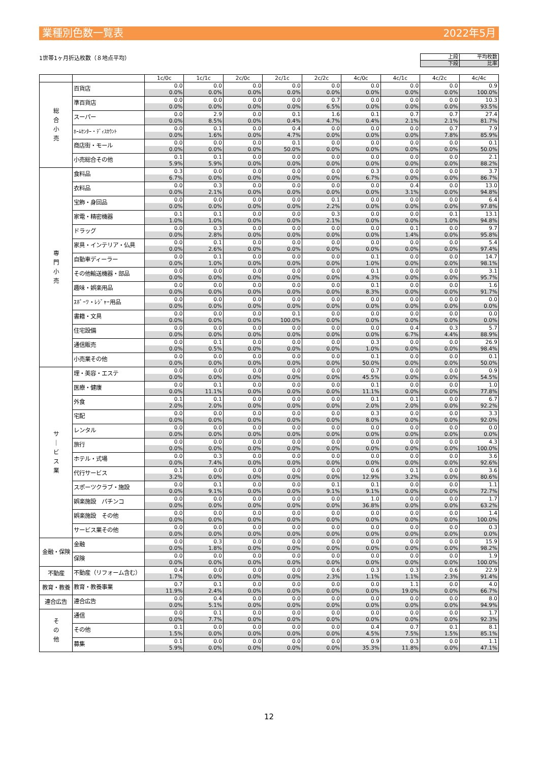業種別色数一覧表 2022年5月
1世帯1ヶ月折込枚数（８地点平均）
| 上段 | 平均枚数 |
| 下段 | 比率 |
| | | 1c/0c | 1c/1c | 2c/0c | 2c/1c | 2c/2c | 4c/0c | 4c/1c | 4c/2c | 4c/4c |
| --- | --- | --- | --- | --- | --- | --- | --- | --- | --- | --- |
| 総 合 小 売 | 百貨店 | 0.0 | 0.0 | 0.0 | 0.0 | 0.0 | 0.0 | 0.0 | 0.0 | 0.9 |
| | | 0.0% | 0.0% | 0.0% | 0.0% | 0.0% | 0.0% | 0.0% | 0.0% | 100.0% |
| | 準百貨店 | 0.0 | 0.0 | 0.0 | 0.0 | 0.7 | 0.0 | 0.0 | 0.0 | 10.3 |
| | | 0.0% | 0.0% | 0.0% | 0.0% | 6.5% | 0.0% | 0.0% | 0.0% | 93.5% |
| | スーパー | 0.0 | 2.9 | 0.0 | 0.1 | 1.6 | 0.1 | 0.7 | 0.7 | 27.4 |
| | | 0.0% | 8.5% | 0.0% | 0.4% | 4.7% | 0.4% | 2.1% | 2.1% | 81.7% |
| | ﾎｰﾑｾﾝﾀｰ・ﾃﾞｨｽｶｳﾝﾄ | 0.0 | 0.1 | 0.0 | 0.4 | 0.0 | 0.0 | 0.0 | 0.7 | 7.9 |
| | | 0.0% | 1.6% | 0.0% | 4.7% | 0.0% | 0.0% | 0.0% | 7.8% | 85.9% |
| | 商店街・モール | 0.0 | 0.0 | 0.0 | 0.1 | 0.0 | 0.0 | 0.0 | 0.0 | 0.1 |
| | | 0.0% | 0.0% | 0.0% | 50.0% | 0.0% | 0.0% | 0.0% | 0.0% | 50.0% |
| | 小売総合その他 | 0.1 | 0.1 | 0.0 | 0.0 | 0.0 | 0.0 | 0.0 | 0.0 | 2.1 |
| | | 5.9% | 5.9% | 0.0% | 0.0% | 0.0% | 0.0% | 0.0% | 0.0% | 88.2% |
| 専 門 小 売 | 食料品 | 0.3 | 0.0 | 0.0 | 0.0 | 0.0 | 0.3 | 0.0 | 0.0 | 3.7 |
| | | 6.7% | 0.0% | 0.0% | 0.0% | 0.0% | 6.7% | 0.0% | 0.0% | 86.7% |
| | 衣料品 | 0.0 | 0.3 | 0.0 | 0.0 | 0.0 | 0.0 | 0.4 | 0.0 | 13.0 |
| | | 0.0% | 2.1% | 0.0% | 0.0% | 0.0% | 0.0% | 3.1% | 0.0% | 94.8% |
| | 宝飾・身回品 | 0.0 | 0.0 | 0.0 | 0.0 | 0.1 | 0.0 | 0.0 | 0.0 | 6.4 |
| | | 0.0% | 0.0% | 0.0% | 0.0% | 2.2% | 0.0% | 0.0% | 0.0% | 97.8% |
| | 家電・精密機器 | 0.1 | 0.1 | 0.0 | 0.0 | 0.3 | 0.0 | 0.0 | 0.1 | 13.1 |
| | | 1.0% | 1.0% | 0.0% | 0.0% | 2.1% | 0.0% | 0.0% | 1.0% | 94.8% |
| | ドラッグ | 0.0 | 0.3 | 0.0 | 0.0 | 0.0 | 0.0 | 0.1 | 0.0 | 9.7 |
| | | 0.0% | 2.8% | 0.0% | 0.0% | 0.0% | 0.0% | 1.4% | 0.0% | 95.8% |
| | 家具・インテリア・仏具 | 0.0 | 0.1 | 0.0 | 0.0 | 0.0 | 0.0 | 0.0 | 0.0 | 5.4 |
| | | 0.0% | 2.6% | 0.0% | 0.0% | 0.0% | 0.0% | 0.0% | 0.0% | 97.4% |
| | 自動車ディーラー | 0.0 | 0.1 | 0.0 | 0.0 | 0.0 | 0.1 | 0.0 | 0.0 | 14.7 |
| | | 0.0% | 1.0% | 0.0% | 0.0% | 0.0% | 1.0% | 0.0% | 0.0% | 98.1% |
| | その他輸送機器・部品 | 0.0 | 0.0 | 0.0 | 0.0 | 0.0 | 0.1 | 0.0 | 0.0 | 3.1 |
| | | 0.0% | 0.0% | 0.0% | 0.0% | 0.0% | 4.3% | 0.0% | 0.0% | 95.7% |
| | 趣味・娯楽用品 | 0.0 | 0.0 | 0.0 | 0.0 | 0.0 | 0.1 | 0.0 | 0.0 | 1.6 |
| | | 0.0% | 0.0% | 0.0% | 0.0% | 0.0% | 8.3% | 0.0% | 0.0% | 91.7% |
| | ｽﾎﾟｰﾂ・ﾚｼﾞｬｰ用品 | 0.0 | 0.0 | 0.0 | 0.0 | 0.0 | 0.0 | 0.0 | 0.0 | 0.0 |
| | | 0.0% | 0.0% | 0.0% | 0.0% | 0.0% | 0.0% | 0.0% | 0.0% | 0.0% |
| | 書籍・文具 | 0.0 | 0.0 | 0.0 | 0.1 | 0.0 | 0.0 | 0.0 | 0.0 | 0.0 |
| | | 0.0% | 0.0% | 0.0% | 100.0% | 0.0% | 0.0% | 0.0% | 0.0% | 0.0% |
| | 住宅設備 | 0.0 | 0.0 | 0.0 | 0.0 | 0.0 | 0.0 | 0.4 | 0.3 | 5.7 |
| | | 0.0% | 0.0% | 0.0% | 0.0% | 0.0% | 0.0% | 6.7% | 4.4% | 88.9% |
| | 通信販売 | 0.0 | 0.1 | 0.0 | 0.0 | 0.0 | 0.3 | 0.0 | 0.0 | 26.9 |
| | | 0.0% | 0.5% | 0.0% | 0.0% | 0.0% | 1.0% | 0.0% | 0.0% | 98.4% |
| | 小売業その他 | 0.0 | 0.0 | 0.0 | 0.0 | 0.0 | 0.1 | 0.0 | 0.0 | 0.1 |
| | | 0.0% | 0.0% | 0.0% | 0.0% | 0.0% | 50.0% | 0.0% | 0.0% | 50.0% |
| サ ｜ ビ ス 業 | 理・美容・エステ | 0.0 | 0.0 | 0.0 | 0.0 | 0.0 | 0.7 | 0.0 | 0.0 | 0.9 |
| | | 0.0% | 0.0% | 0.0% | 0.0% | 0.0% | 45.5% | 0.0% | 0.0% | 54.5% |
| | 医療・健康 | 0.0 | 0.1 | 0.0 | 0.0 | 0.0 | 0.1 | 0.0 | 0.0 | 1.0 |
| | | 0.0% | 11.1% | 0.0% | 0.0% | 0.0% | 11.1% | 0.0% | 0.0% | 77.8% |
| | 外食 | 0.1 | 0.1 | 0.0 | 0.0 | 0.0 | 0.1 | 0.1 | 0.0 | 6.7 |
| | | 2.0% | 2.0% | 0.0% | 0.0% | 0.0% | 2.0% | 2.0% | 0.0% | 92.2% |
| | 宅配 | 0.0 | 0.0 | 0.0 | 0.0 | 0.0 | 0.3 | 0.0 | 0.0 | 3.3 |
| | | 0.0% | 0.0% | 0.0% | 0.0% | 0.0% | 8.0% | 0.0% | 0.0% | 92.0% |
| | レンタル | 0.0 | 0.0 | 0.0 | 0.0 | 0.0 | 0.0 | 0.0 | 0.0 | 0.0 |
| | | 0.0% | 0.0% | 0.0% | 0.0% | 0.0% | 0.0% | 0.0% | 0.0% | 0.0% |
| | 旅行 | 0.0 | 0.0 | 0.0 | 0.0 | 0.0 | 0.0 | 0.0 | 0.0 | 4.3 |
| | | 0.0% | 0.0% | 0.0% | 0.0% | 0.0% | 0.0% | 0.0% | 0.0% | 100.0% |
| | ホテル・式場 | 0.0 | 0.3 | 0.0 | 0.0 | 0.0 | 0.0 | 0.0 | 0.0 | 3.6 |
| | | 0.0% | 7.4% | 0.0% | 0.0% | 0.0% | 0.0% | 0.0% | 0.0% | 92.6% |
| | 代行サービス | 0.1 | 0.0 | 0.0 | 0.0 | 0.0 | 0.6 | 0.1 | 0.0 | 3.6 |
| | | 3.2% | 0.0% | 0.0% | 0.0% | 0.0% | 12.9% | 3.2% | 0.0% | 80.6% |
| | スポーツクラブ・施設 | 0.0 | 0.1 | 0.0 | 0.0 | 0.1 | 0.1 | 0.0 | 0.0 | 1.1 |
| | | 0.0% | 9.1% | 0.0% | 0.0% | 9.1% | 9.1% | 0.0% | 0.0% | 72.7% |
| | 娯楽施設 パチンコ | 0.0 | 0.0 | 0.0 | 0.0 | 0.0 | 1.0 | 0.0 | 0.0 | 1.7 |
| | | 0.0% | 0.0% | 0.0% | 0.0% | 0.0% | 36.8% | 0.0% | 0.0% | 63.2% |
| | 娯楽施設 その他 | 0.0 | 0.0 | 0.0 | 0.0 | 0.0 | 0.0 | 0.0 | 0.0 | 1.4 |
| | | 0.0% | 0.0% | 0.0% | 0.0% | 0.0% | 0.0% | 0.0% | 0.0% | 100.0% |
| | サービス業その他 | 0.0 | 0.0 | 0.0 | 0.0 | 0.0 | 0.0 | 0.0 | 0.0 | 0.3 |
| | | 0.0% | 0.0% | 0.0% | 0.0% | 0.0% | 0.0% | 0.0% | 0.0% | 0.0% |
| 金融・保険 | 金融 | 0.0 | 0.3 | 0.0 | 0.0 | 0.0 | 0.0 | 0.0 | 0.0 | 15.9 |
| | | 0.0% | 1.8% | 0.0% | 0.0% | 0.0% | 0.0% | 0.0% | 0.0% | 98.2% |
| | 保険 | 0.0 | 0.0 | 0.0 | 0.0 | 0.0 | 0.0 | 0.0 | 0.0 | 1.9 |
| | | 0.0% | 0.0% | 0.0% | 0.0% | 0.0% | 0.0% | 0.0% | 0.0% | 100.0% |
| 不動産 | 不動産（リフォーム含む） | 0.4 | 0.0 | 0.0 | 0.0 | 0.6 | 0.3 | 0.3 | 0.6 | 22.9 |
| | | 1.7% | 0.0% | 0.0% | 0.0% | 2.3% | 1.1% | 1.1% | 2.3% | 91.4% |
| 教育・教養 | 教育・教養事業 | 0.7 | 0.1 | 0.0 | 0.0 | 0.0 | 0.0 | 1.1 | 0.0 | 4.0 |
| | | 11.9% | 2.4% | 0.0% | 0.0% | 0.0% | 0.0% | 19.0% | 0.0% | 66.7% |
| 連合広告 | 連合広告 | 0.0 | 0.4 | 0.0 | 0.0 | 0.0 | 0.0 | 0.0 | 0.0 | 8.0 |
| | | 0.0% | 5.1% | 0.0% | 0.0% | 0.0% | 0.0% | 0.0% | 0.0% | 94.9% |
| そ の 他 | 通信 | 0.0 | 0.1 | 0.0 | 0.0 | 0.0 | 0.0 | 0.0 | 0.0 | 1.7 |
| | | 0.0% | 7.7% | 0.0% | 0.0% | 0.0% | 0.0% | 0.0% | 0.0% | 92.3% |
| | その他 | 0.1 | 0.0 | 0.0 | 0.0 | 0.0 | 0.4 | 0.7 | 0.1 | 8.1 |
| | | 1.5% | 0.0% | 0.0% | 0.0% | 0.0% | 4.5% | 7.5% | 1.5% | 85.1% |
| | 募集 | 0.1 | 0.0 | 0.0 | 0.0 | 0.0 | 0.9 | 0.3 | 0.0 | 1.1 |
| | | 5.9% | 0.0% | 0.0% | 0.0% | 0.0% | 35.3% | 11.8% | 0.0% | 47.1% |
12